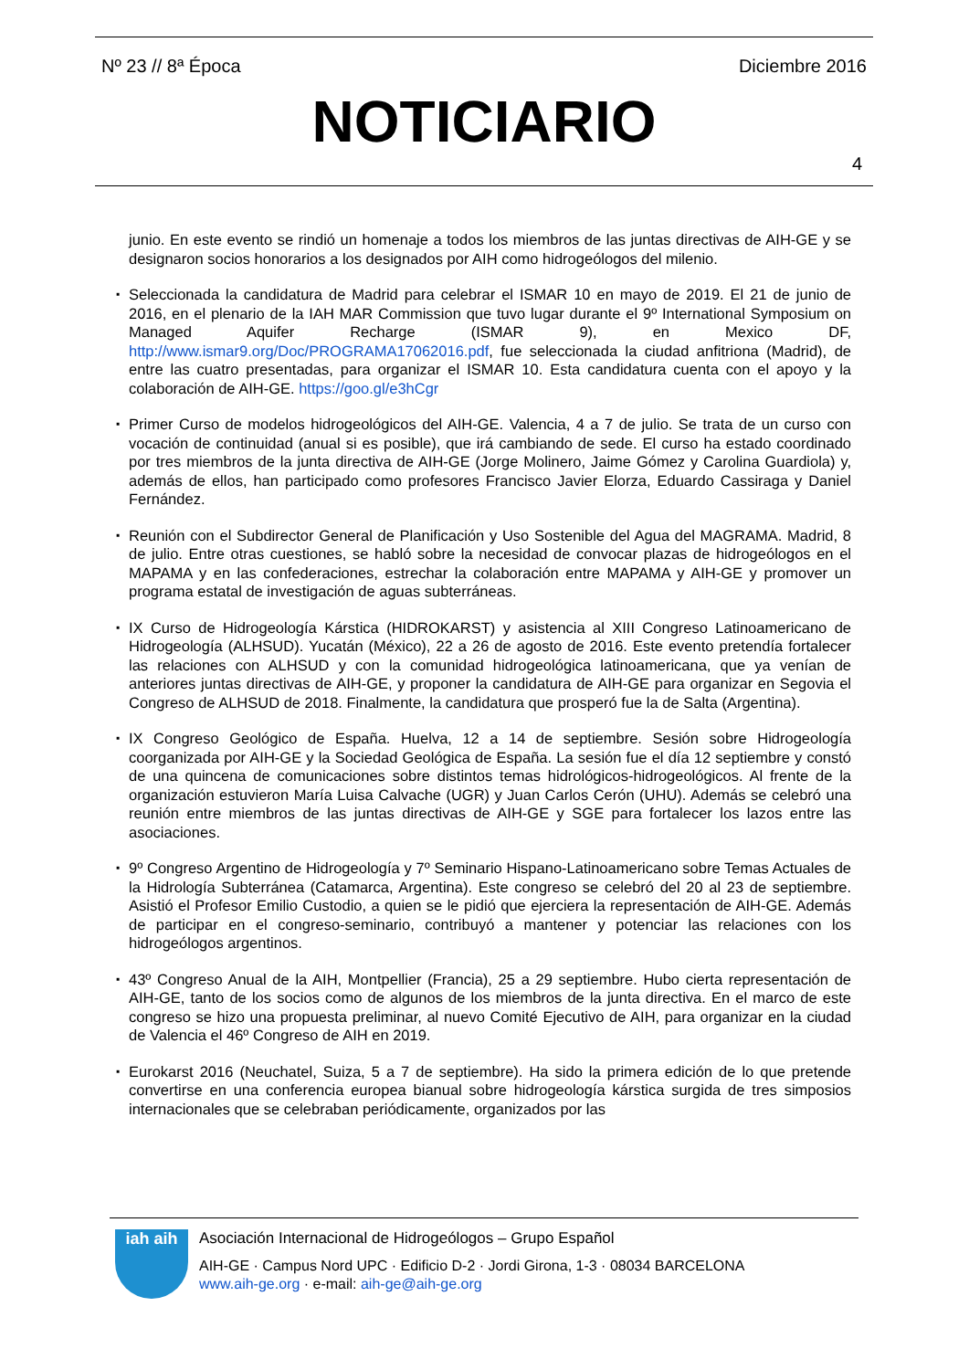Nº 23 // 8ª Época Diciembre 2016
NOTICIARIO
4
junio. En este evento se rindió un homenaje a todos los miembros de las juntas directivas de AIH-GE y se designaron socios honorarios a los designados por AIH como hidrogeólogos del milenio.
▪ Seleccionada la candidatura de Madrid para celebrar el ISMAR 10 en mayo de 2019. El 21 de junio de 2016, en el plenario de la IAH MAR Commission que tuvo lugar durante el 9º International Symposium on Managed Aquifer Recharge (ISMAR 9), en Mexico DF, http://www.ismar9.org/Doc/PROGRAMA17062016.pdf, fue seleccionada la ciudad anfitriona (Madrid), de entre las cuatro presentadas, para organizar el ISMAR 10. Esta candidatura cuenta con el apoyo y la colaboración de AIH-GE. https://goo.gl/e3hCgr
▪ Primer Curso de modelos hidrogeológicos del AIH-GE. Valencia, 4 a 7 de julio. Se trata de un curso con vocación de continuidad (anual si es posible), que irá cambiando de sede. El curso ha estado coordinado por tres miembros de la junta directiva de AIH-GE (Jorge Molinero, Jaime Gómez y Carolina Guardiola) y, además de ellos, han participado como profesores Francisco Javier Elorza, Eduardo Cassiraga y Daniel Fernández.
▪ Reunión con el Subdirector General de Planificación y Uso Sostenible del Agua del MAGRAMA. Madrid, 8 de julio. Entre otras cuestiones, se habló sobre la necesidad de convocar plazas de hidrogeólogos en el MAPAMA y en las confederaciones, estrechar la colaboración entre MAPAMA y AIH-GE y promover un programa estatal de investigación de aguas subterráneas.
▪ IX Curso de Hidrogeología Kárstica (HIDROKARST) y asistencia al XIII Congreso Latinoamericano de Hidrogeología (ALHSUD). Yucatán (México), 22 a 26 de agosto de 2016. Este evento pretendía fortalecer las relaciones con ALHSUD y con la comunidad hidrogeológica latinoamericana, que ya venían de anteriores juntas directivas de AIH-GE, y proponer la candidatura de AIH-GE para organizar en Segovia el Congreso de ALHSUD de 2018. Finalmente, la candidatura que prosperó fue la de Salta (Argentina).
▪ IX Congreso Geológico de España. Huelva, 12 a 14 de septiembre. Sesión sobre Hidrogeología coorganizada por AIH-GE y la Sociedad Geológica de España. La sesión fue el día 12 septiembre y constó de una quincena de comunicaciones sobre distintos temas hidrológicos-hidrogeológicos. Al frente de la organización estuvieron María Luisa Calvache (UGR) y Juan Carlos Cerón (UHU). Además se celebró una reunión entre miembros de las juntas directivas de AIH-GE y SGE para fortalecer los lazos entre las asociaciones.
▪ 9º Congreso Argentino de Hidrogeología y 7º Seminario Hispano-Latinoamericano sobre Temas Actuales de la Hidrología Subterránea (Catamarca, Argentina). Este congreso se celebró del 20 al 23 de septiembre. Asistió el Profesor Emilio Custodio, a quien se le pidió que ejerciera la representación de AIH-GE. Además de participar en el congreso-seminario, contribuyó a mantener y potenciar las relaciones con los hidrogeólogos argentinos.
▪ 43º Congreso Anual de la AIH, Montpellier (Francia), 25 a 29 septiembre. Hubo cierta representación de AIH-GE, tanto de los socios como de algunos de los miembros de la junta directiva. En el marco de este congreso se hizo una propuesta preliminar, al nuevo Comité Ejecutivo de AIH, para organizar en la ciudad de Valencia el 46º Congreso de AIH en 2019.
▪ Eurokarst 2016 (Neuchatel, Suiza, 5 a 7 de septiembre). Ha sido la primera edición de lo que pretende convertirse en una conferencia europea bianual sobre hidrogeología kárstica surgida de tres simposios internacionales que se celebraban periódicamente, organizados por las
iah aih
Asociación Internacional de Hidrogeólogos – Grupo Español
AIH-GE · Campus Nord UPC · Edificio D-2 · Jordi Girona, 1-3 · 08034 BARCELONA
www.aih-ge.org · e-mail: aih-ge@aih-ge.org